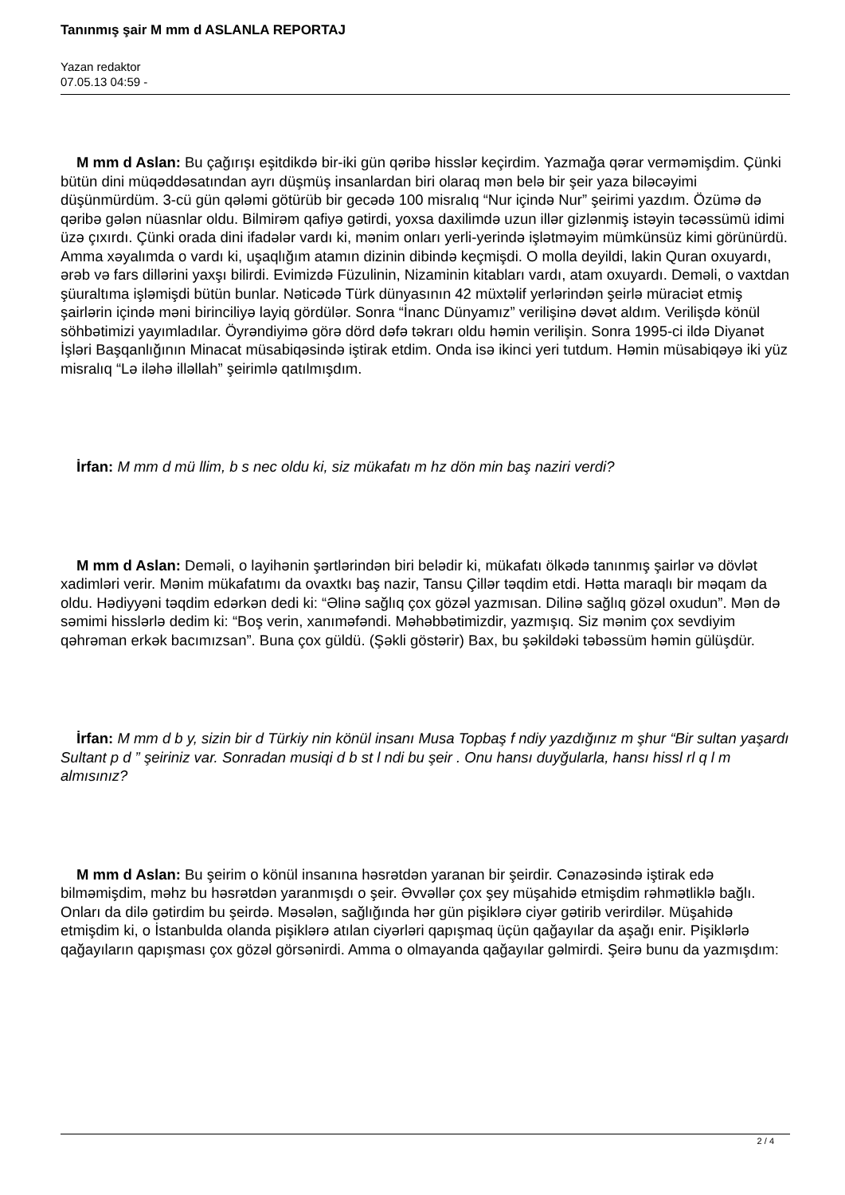Tanınmış şair M mm d ASLANLA REPORTAJ
Yazan redaktor
07.05.13 04:59 -
M mm d Aslan: Bu çağırışı eşitdikdə bir-iki gün qəribə hisslər keçirdim. Yazmağa qərar verməmişdim. Çünki bütün dini müqəddəsatından ayrı düşmüş insanlardan biri olaraq mən belə bir şeir yaza biləcəyimi düşünmürdüm. 3-cü gün qələmi götürüb bir gecədə 100 misralıq “Nur içində Nur” şeirimi yazdım. Özümə də qəribə gələn nüasnlar oldu. Bilmirəm qafiyə gətirdi, yoxsa daxilimdə uzun illər gizlənmiş istəyin təcəssümü idimi üzə çıxırdı. Çünki orada dini ifadələr vardı ki, mənim onları yerli-yerində işlətməyim mümkünsüz kimi görünürdü. Amma xəyalımda o vardı ki, uşaqlığım atamın dizinin dibində keçmişdi. O molla deyildi, lakin Quran oxuyardı, ərəb və fars dillərini yaxşı bilirdi. Evimizdə Füzulinin, Nizaminin kitabları vardı, atam oxuyardı. Deməli, o vaxtdan şüuraltıma işləmişdi bütün bunlar. Nəticədə Türk dünyasının 42 müxtəlif yerlərindən şeirlə müraciət etmiş şairlərin içində məni birinciliyə layiq gördülər. Sonra “İnanc Dünyamız” verilişinə dəvət aldım. Verilişdə könül söhbətimizi yayımladılar. Öyrəndiyimə görə dörd dəfə təkrarı oldu həmin verilişin. Sonra 1995-ci ildə Diyanət İşləri Başqanlığının Minacat müsabiqəsində iştirak etdim. Onda isə ikinci yeri tutdum. Həmin müsabiqəyə iki yüz misralıq “Lə iləhə illəllah” şeirimlə qatılmışdım.
İrfan: M mm d mü llim, b s nec oldu ki, siz mükafatı m hz dön min baş naziri verdi?
M mm d Aslan: Deməli, o layihənin şərtlərindən biri belədir ki, mükafatı ölkədə tanınmış şairlər və dövlət xadimləri verir. Mənim mükafatımı da ovaxtkı baş nazir, Tansu Çillər təqdim etdi. Hətta maraqlı bir məqam da oldu. Hədiyyəni təqdim edərkən dedi ki: “Əlinə sağlıq çox gözəl yazmısan. Dilinə sağlıq gözəl oxudun”. Mən də səmimi hisslərlə dedim ki: “Boş verin, xanıməfəndi. Məhəbbətimizdir, yazmışıq. Siz mənim çox sevdiyim qəhrəman erkək bacımızsan”. Buna çox güldü. (Şəkli göstərir) Bax, bu şəkildəki təbəssüm həmin gülüşdür.
İrfan: M mm d b y, sizin bir d Türkiy nin könül insanı Musa Topbaş f ndiy yazdığınız m şhur “Bir sultan yaşardı Sultant p d ” şeiriniz var. Sonradan musiqi d b st l ndi bu şeir . Onu hansı duyğularla, hansı hissl rl q l m almısınız?
M mm d Aslan: Bu şeirim o könül insanına həsrətdən yaranan bir şeirdir. Cənazəsində iştirak edə bilməmişdim, məhz bu həsrətdən yaranmışdı o şeir. Əvvəllər çox şey müşahidə etmişdim rəhmətliklə bağlı. Onları da dilə gətirdim bu şeirdə. Məsələn, sağlığında hər gün pişiklərə ciyər gətirib verirdilər. Müşahidə etmişdim ki, o İstanbulda olanda pişiklərə atılan ciyərləri qapışmaq üçün qağayılar da aşağı enir. Pişiklərlə qağayıların qapışması çox gözəl görsənirdi. Amma o olmayanda qağayılar gəlmirdi. Şeirə bunu da yazmışdım:
2 / 4